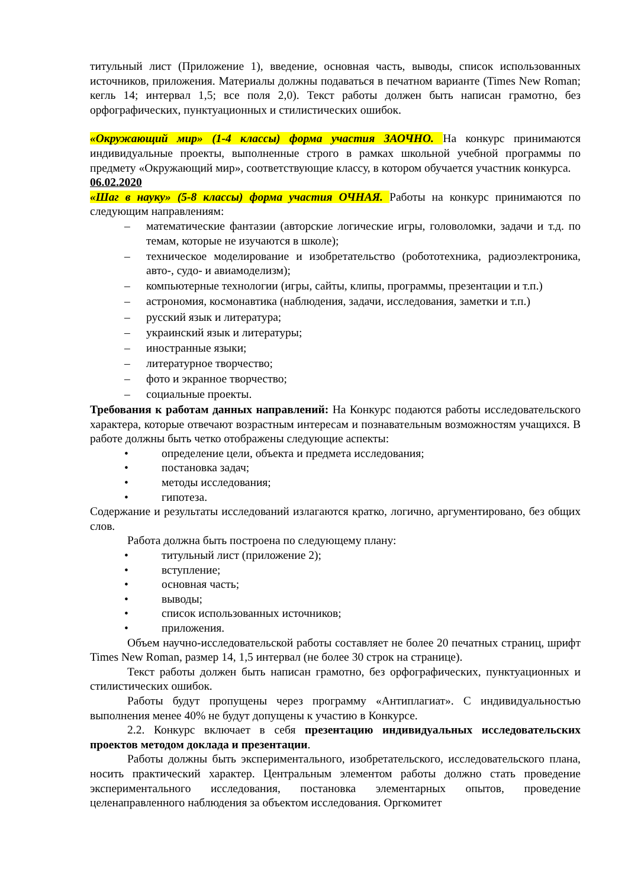титульный лист (Приложение 1), введение, основная часть, выводы, список использованных источников, приложения. Материалы должны подаваться в печатном варианте (Times New Roman; кегль 14; интервал 1,5; все поля 2,0). Текст работы должен быть написан грамотно, без орфографических, пунктуационных и стилистических ошибок.
«Окружающий мир» (1-4 классы) форма участия ЗАОЧНО. На конкурс принимаются индивидуальные проекты, выполненные строго в рамках школьной учебной программы по предмету «Окружающий мир», соответствующие классу, в котором обучается участник конкурса.
06.02.2020
«Шаг в науку» (5-8 классы) форма участия ОЧНАЯ. Работы на конкурс принимаются по следующим направлениям:
– математические фантазии (авторские логические игры, головоломки, задачи и т.д. по темам, которые не изучаются в школе);
– техническое моделирование и изобретательство (робототехника, радиоэлектроника, авто-, судо- и авиамоделизм);
– компьютерные технологии (игры, сайты, клипы, программы, презентации и т.п.)
– астрономия, космонавтика (наблюдения, задачи, исследования, заметки и т.п.)
– русский язык и литература;
– украинский язык и литературы;
– иностранные языки;
– литературное творчество;
– фото и экранное творчество;
– социальные проекты.
Требования к работам данных направлений: На Конкурс подаются работы исследовательского характера, которые отвечают возрастным интересам и познавательным возможностям учащихся. В работе должны быть четко отображены следующие аспекты:
• определение цели, объекта и предмета исследования;
• постановка задач;
• методы исследования;
• гипотеза.
Содержание и результаты исследований излагаются кратко, логично, аргументировано, без общих слов.
Работа должна быть построена по следующему плану:
• титульный лист (приложение 2);
• вступление;
• основная часть;
• выводы;
• список использованных источников;
• приложения.
Объем научно-исследовательской работы составляет не более 20 печатных страниц, шрифт Times New Roman, размер 14, 1,5 интервал (не более 30 строк на странице).
Текст работы должен быть написан грамотно, без орфографических, пунктуационных и стилистических ошибок.
Работы будут пропущены через программу «Антиплагиат». С индивидуальностью выполнения менее 40% не будут допущены к участию в Конкурсе.
2.2. Конкурс включает в себя презентацию индивидуальных исследовательских проектов методом доклада и презентации.
Работы должны быть экспериментального, изобретательского, исследовательского плана, носить практический характер. Центральным элементом работы должно стать проведение экспериментального исследования, постановка элементарных опытов, проведение целенаправленного наблюдения за объектом исследования. Оргкомитет